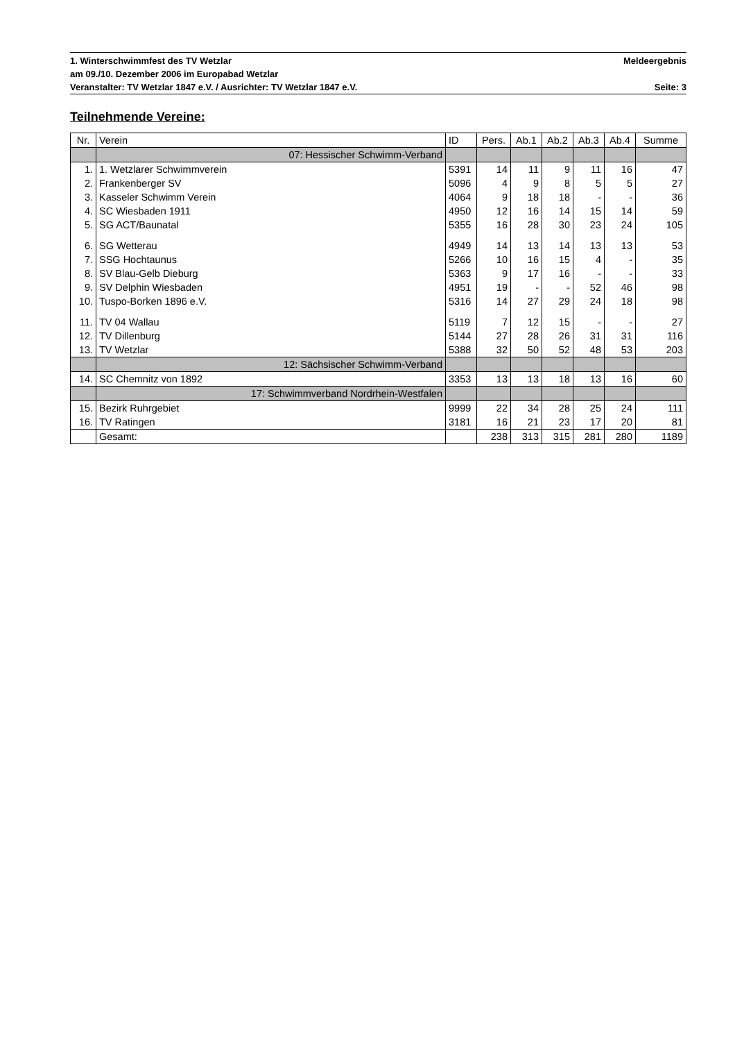1. Winterschwimmfest des TV Wetzlar Meldeergebnis
am 09./10. Dezember 2006 im Europabad Wetzlar
Veranstalter: TV Wetzlar 1847 e.V. / Ausrichter: TV Wetzlar 1847 e.V. Seite: 3
Teilnehmende Vereine:
| Nr. | Verein | ID | Pers. | Ab.1 | Ab.2 | Ab.3 | Ab.4 | Summe |
| --- | --- | --- | --- | --- | --- | --- | --- | --- |
| | 07: Hessischer Schwimm-Verband | | | | | | | |
| 1. | 1. Wetzlarer Schwimmverein | 5391 | 14 | 11 | 9 | 11 | 16 | 47 |
| 2. | Frankenberger SV | 5096 | 4 | 9 | 8 | 5 | 5 | 27 |
| 3. | Kasseler Schwimm Verein | 4064 | 9 | 18 | 18 | - | - | 36 |
| 4. | SC Wiesbaden 1911 | 4950 | 12 | 16 | 14 | 15 | 14 | 59 |
| 5. | SG ACT/Baunatal | 5355 | 16 | 28 | 30 | 23 | 24 | 105 |
| 6. | SG Wetterau | 4949 | 14 | 13 | 14 | 13 | 13 | 53 |
| 7. | SSG Hochtaunus | 5266 | 10 | 16 | 15 | 4 | - | 35 |
| 8. | SV Blau-Gelb Dieburg | 5363 | 9 | 17 | 16 | - | - | 33 |
| 9. | SV Delphin Wiesbaden | 4951 | 19 | - | - | 52 | 46 | 98 |
| 10. | Tuspo-Borken 1896 e.V. | 5316 | 14 | 27 | 29 | 24 | 18 | 98 |
| 11. | TV 04 Wallau | 5119 | 7 | 12 | 15 | - | - | 27 |
| 12. | TV Dillenburg | 5144 | 27 | 28 | 26 | 31 | 31 | 116 |
| 13. | TV Wetzlar | 5388 | 32 | 50 | 52 | 48 | 53 | 203 |
| | 12: Sächsischer Schwimm-Verband | | | | | | | |
| 14. | SC Chemnitz von 1892 | 3353 | 13 | 13 | 18 | 13 | 16 | 60 |
| | 17: Schwimmverband Nordrhein-Westfalen | | | | | | | |
| 15. | Bezirk Ruhrgebiet | 9999 | 22 | 34 | 28 | 25 | 24 | 111 |
| 16. | TV Ratingen | 3181 | 16 | 21 | 23 | 17 | 20 | 81 |
| | Gesamt: | | 238 | 313 | 315 | 281 | 280 | 1189 |